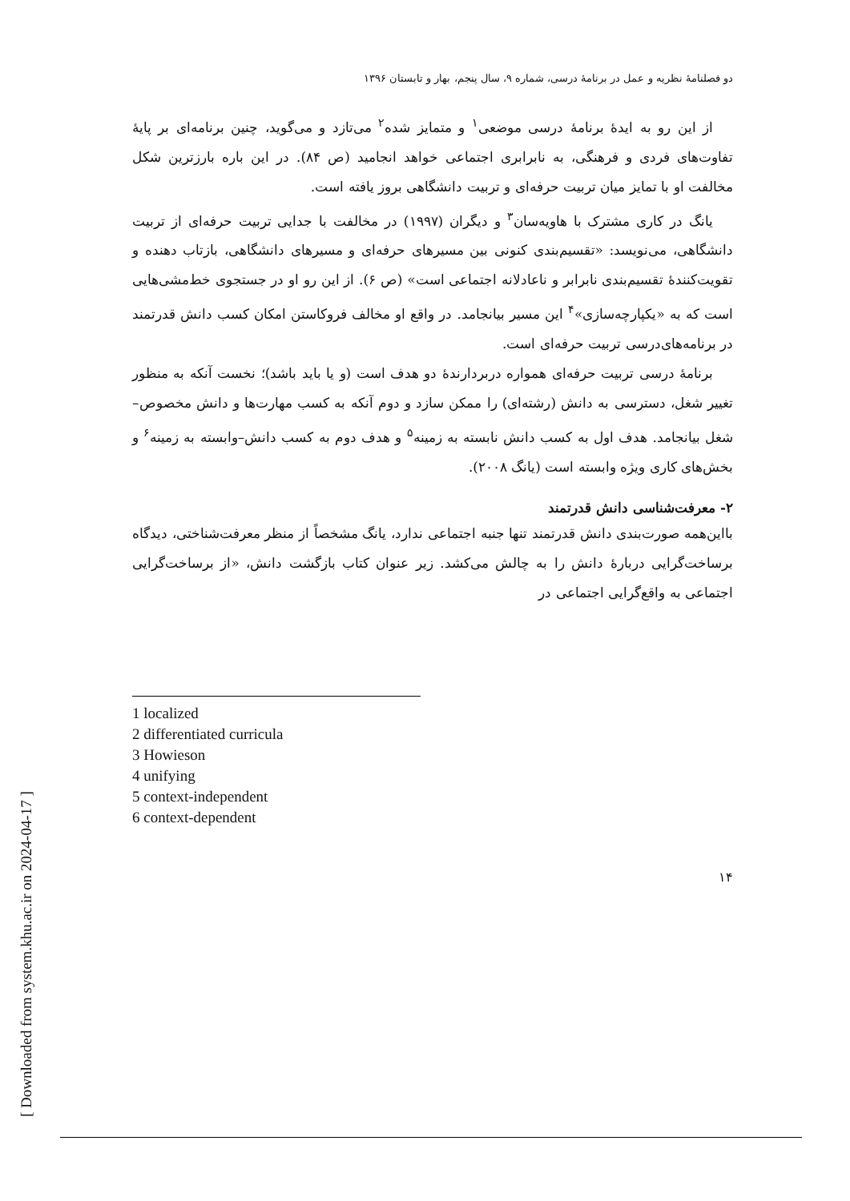دو فصلنامهٔ نظریه و عمل در برنامهٔ درسی، شماره ۹، سال پنجم، بهار و تابستان ۱۳۹۶
از این رو به ایدهٔ برنامهٔ درسی موضعی<sup>۱</sup> و متمایز شده<sup>۲</sup> می‌تازد و می‌گوید، چنین برنامه‌ای بر پایهٔ تفاوت‌های فردی و فرهنگی، به نابرابری اجتماعی خواهد انجامید (ص ۸۴). در این باره بارزترین شکل مخالفت او با تمایز میان تربیت حرفه‌ای و تربیت دانشگاهی بروز یافته است.
یانگ در کاری مشترک با هاویه‌سان<sup>۳</sup> و دیگران (۱۹۹۷) در مخالفت با جدایی تربیت حرفه‌ای از تربیت دانشگاهی، می‌نویسد: «تقسیم‌بندی کنونی بین مسیرهای حرفه‌ای و مسیرهای دانشگاهی، بازتاب دهنده و تقویت‌کنندهٔ تقسیم‌بندی نابرابر و ناعادلانه اجتماعی است» (ص ۶). از این رو او در جستجوی خط‌مشی‌هایی است که به «یکپارچه‌سازی»<sup>۴</sup> این مسیر بیانجامد. در واقع او مخالف فروکاستن امکان کسب دانش قدرتمند در برنامه‌های‌درسی تربیت حرفه‌ای است.
برنامهٔ درسی تربیت حرفه‌ای همواره دربردارندهٔ دو هدف است (و یا باید باشد)؛ نخست آنکه به منظور تغییر شغل، دسترسی به دانش (رشته‌ای) را ممکن سازد و دوم آنکه به کسب مهارت‌ها و دانش مخصوص–شغل بیانجامد. هدف اول به کسب دانش نابسته به زمینه<sup>۵</sup> و هدف دوم به کسب دانش–وابسته به زمینه<sup>۶</sup> و بخش‌های کاری ویژه وابسته است (یانگ ۲۰۰۸).
۲- معرفت‌شناسی دانش قدرتمند
بااین‌همه صورت‌بندی دانش قدرتمند تنها جنبه اجتماعی ندارد، یانگ مشخصاً از منظر معرفت‌شناختی، دیدگاه برساخت‌گرایی دربارهٔ دانش را به چالش می‌کشد. زیر عنوان کتاب بازگشت دانش، «از برساخت‌گرایی اجتماعی به واقع‌گرایی اجتماعی در
1 localized
2 differentiated curricula
3 Howieson
4 unifying
5 context-independent
6 context-dependent
۱۴
[ Downloaded from system.khu.ac.ir on 2024-04-17 ]